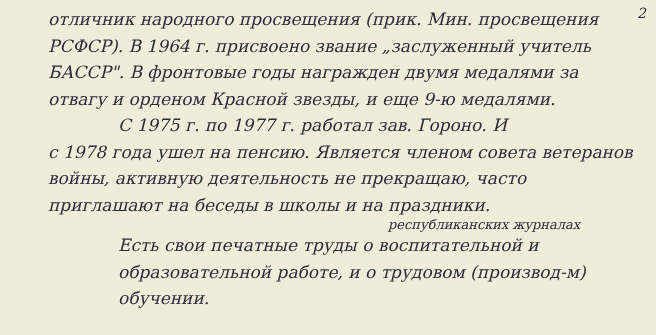2
отличник народного просвещения (прик. Мин. просвещения РСФСР). В 1964 г. присвоено звание „заслуженный учитель БАССР". В фронтовые годы награжден двумя медалями за отвагу и орденом Красной звезды, и еще 9-ю медалями.
С 1975 г. по 1977 г. работал зав. Гороно. И
с 1978 года ушел на пенсию. Является членом совета ветеранов войны, активную деятельность не прекращаю, часто приглашают на беседы в школы и на праздники.
республиканских журналах
Есть свои печатные труды о воспитательной и образовательной работе, и о трудовом (производ-м) обучении.